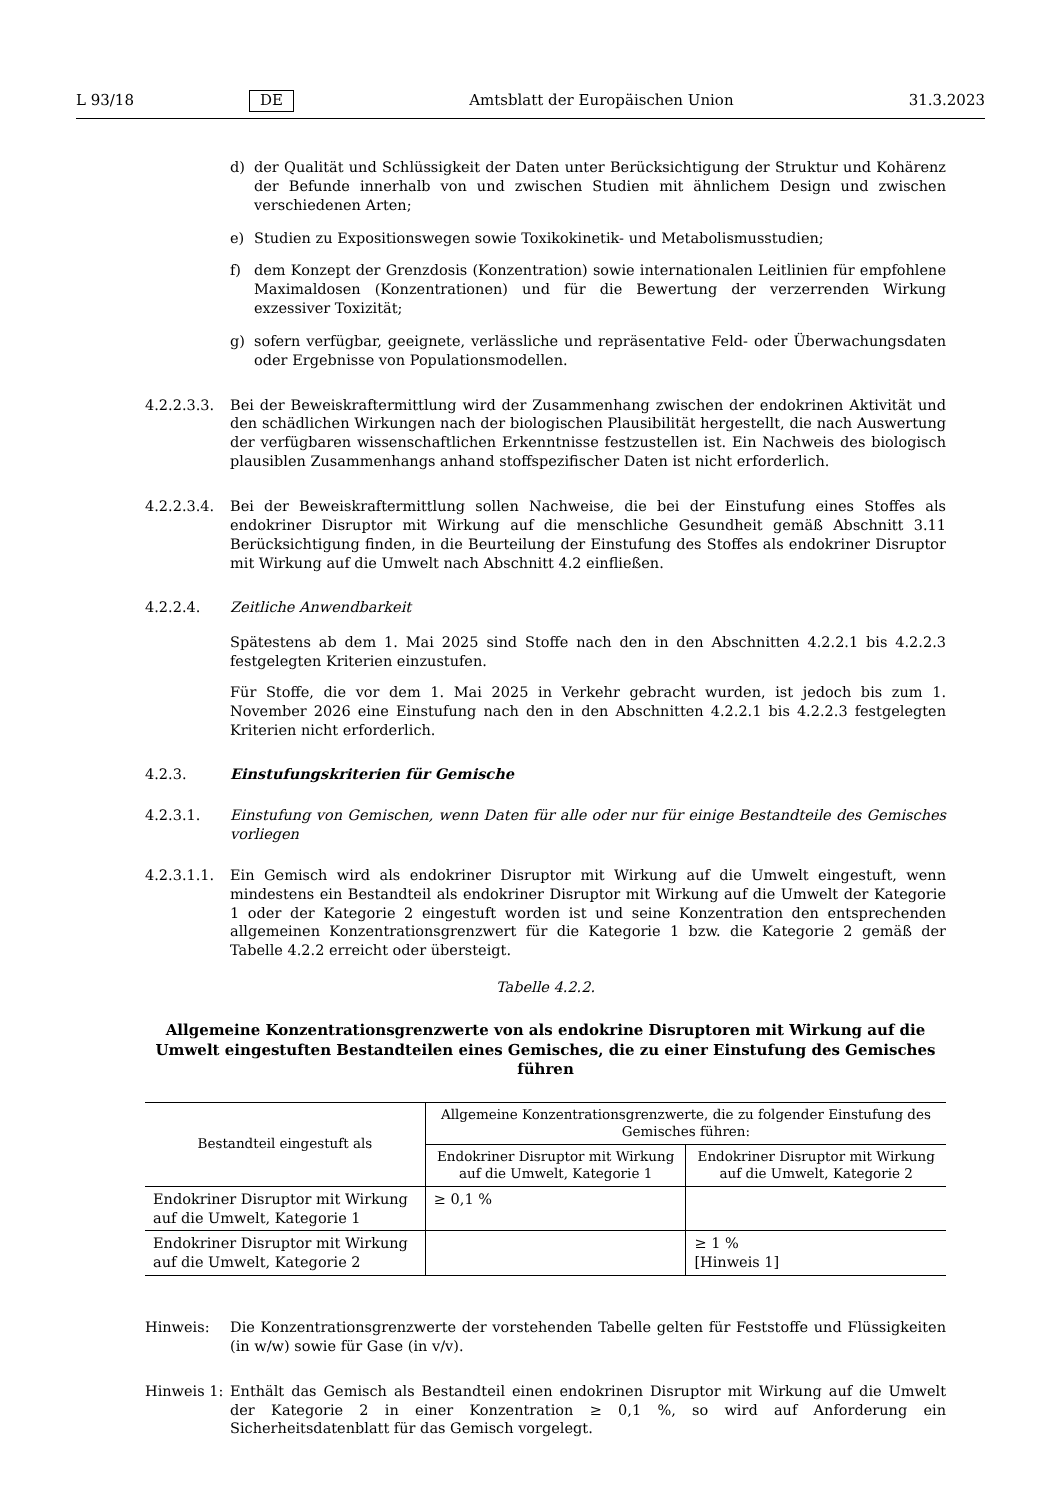L 93/18 DE Amtsblatt der Europäischen Union 31.3.2023
d) der Qualität und Schlüssigkeit der Daten unter Berücksichtigung der Struktur und Kohärenz der Befunde innerhalb von und zwischen Studien mit ähnlichem Design und zwischen verschiedenen Arten;
e) Studien zu Expositionswegen sowie Toxikokinetik- und Metabolismusstudien;
f) dem Konzept der Grenzdosis (Konzentration) sowie internationalen Leitlinien für empfohlene Maximaldosen (Konzentrationen) und für die Bewertung der verzerrenden Wirkung exzessiver Toxizität;
g) sofern verfügbar, geeignete, verlässliche und repräsentative Feld- oder Überwachungsdaten oder Ergebnisse von Populationsmodellen.
4.2.2.3.3. Bei der Beweiskraftermittlung wird der Zusammenhang zwischen der endokrinen Aktivität und den schädlichen Wirkungen nach der biologischen Plausibilität hergestellt, die nach Auswertung der verfügbaren wissenschaftlichen Erkenntnisse festzustellen ist. Ein Nachweis des biologisch plausiblen Zusammenhangs anhand stoffspezifischer Daten ist nicht erforderlich.
4.2.2.3.4. Bei der Beweiskraftermittlung sollen Nachweise, die bei der Einstufung eines Stoffes als endokriner Disruptor mit Wirkung auf die menschliche Gesundheit gemäß Abschnitt 3.11 Berücksichtigung finden, in die Beurteilung der Einstufung des Stoffes als endokriner Disruptor mit Wirkung auf die Umwelt nach Abschnitt 4.2 einfließen.
4.2.2.4. Zeitliche Anwendbarkeit
Spätestens ab dem 1. Mai 2025 sind Stoffe nach den in den Abschnitten 4.2.2.1 bis 4.2.2.3 festgelegten Kriterien einzustufen.
Für Stoffe, die vor dem 1. Mai 2025 in Verkehr gebracht wurden, ist jedoch bis zum 1. November 2026 eine Einstufung nach den in den Abschnitten 4.2.2.1 bis 4.2.2.3 festgelegten Kriterien nicht erforderlich.
4.2.3. Einstufungskriterien für Gemische
4.2.3.1. Einstufung von Gemischen, wenn Daten für alle oder nur für einige Bestandteile des Gemisches vorliegen
4.2.3.1.1. Ein Gemisch wird als endokriner Disruptor mit Wirkung auf die Umwelt eingestuft, wenn mindestens ein Bestandteil als endokriner Disruptor mit Wirkung auf die Umwelt der Kategorie 1 oder der Kategorie 2 eingestuft worden ist und seine Konzentration den entsprechenden allgemeinen Konzentrationsgrenzwert für die Kategorie 1 bzw. die Kategorie 2 gemäß der Tabelle 4.2.2 erreicht oder übersteigt.
Tabelle 4.2.2.
Allgemeine Konzentrationsgrenzwerte von als endokrine Disruptoren mit Wirkung auf die Umwelt eingestuften Bestandteilen eines Gemisches, die zu einer Einstufung des Gemisches führen
| Bestandteil eingestuft als | Allgemeine Konzentrationsgrenzwerte, die zu folgender Einstufung des Gemisches führen: | |
| --- | --- | --- |
| | Endokriner Disruptor mit Wirkung auf die Umwelt, Kategorie 1 | Endokriner Disruptor mit Wirkung auf die Umwelt, Kategorie 2 |
| Endokriner Disruptor mit Wirkung auf die Umwelt, Kategorie 1 | ≥ 0,1 % | |
| Endokriner Disruptor mit Wirkung auf die Umwelt, Kategorie 2 | | ≥ 1 % [Hinweis 1] |
Hinweis: Die Konzentrationsgrenzwerte der vorstehenden Tabelle gelten für Feststoffe und Flüssigkeiten (in w/w) sowie für Gase (in v/v).
Hinweis 1: Enthält das Gemisch als Bestandteil einen endokrinen Disruptor mit Wirkung auf die Umwelt der Kategorie 2 in einer Konzentration ≥ 0,1 %, so wird auf Anforderung ein Sicherheitsdatenblatt für das Gemisch vorgelegt.